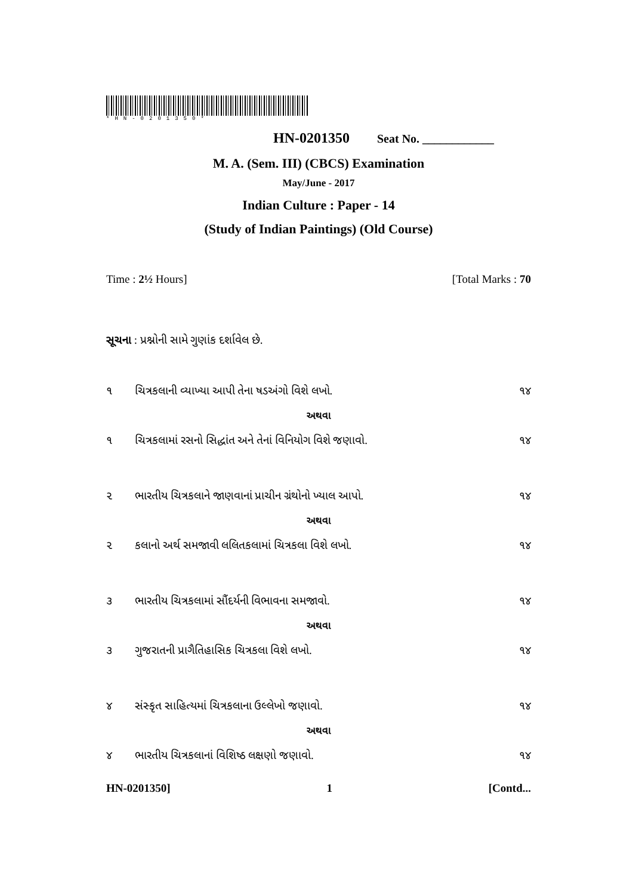*HN-0201350*
HN-0201350 Seat No. ____________
M. A. (Sem. III) (CBCS) Examination
May/June - 2017
Indian Culture : Paper - 14
(Study of Indian Paintings) (Old Course)
Time : 2½ Hours] [Total Marks : 70
સૂચના : પ્રશ્નોની સામે ગુણાંક દર્શાવેલ છે.
૧ ચિત્રકલાની વ્યાખ્યા આપી તેના ષડઅંગો વિશે લખો. ૧૪
અથવા
૧ ચિત્રકલામાં રસનો સિદ્ધાંત અને તેનાં વિનિયોગ વિશે જણાવો. ૧૪
૨ ભારતીય ચિત્રકલાને જાણવાનાં પ્રાચીન ગ્રંથોનો ખ્યાલ આપો. ૧૪
અથવા
૨ કલાનો અર્થ સમજાવી લલિતકલામાં ચિત્રકલા વિશે લખો. ૧૪
૩ ભારતીય ચિત્રકલામાં સૌંદર્યની વિભાવના સમજાવો. ૧૪
અથવા
૩ ગુજરાતની પ્રાગૈતિહાસિક ચિત્રકલા વિશે લખો. ૧૪
૪ સંસ્કૃત સાહિત્યમાં ચિત્રકલાના ઉલ્લેખો જણાવો. ૧૪
અથવા
૪ ભારતીય ચિત્રકલાનાં વિશિષ્ઠ લક્ષણો જણાવો. ૧૪
HN-0201350] 1 [Contd...